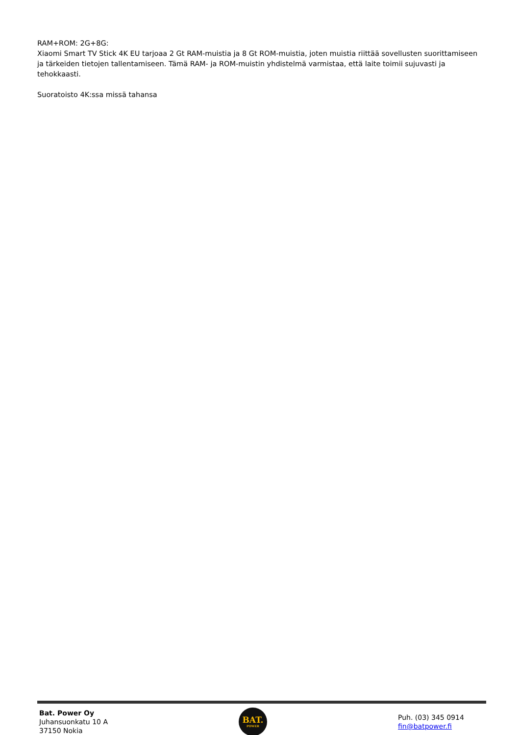RAM+ROM: 2G+8G:
Xiaomi Smart TV Stick 4K EU tarjoaa 2 Gt RAM-muistia ja 8 Gt ROM-muistia, joten muistia riittää sovellusten suorittamiseen ja tärkeiden tietojen tallentamiseen. Tämä RAM- ja ROM-muistin yhdistelmä varmistaa, että laite toimii sujuvasti ja tehokkaasti.
Suoratoisto 4K:ssa missä tahansa
Bat. Power Oy
Juhansuonkatu 10 A
37150 Nokia
BAT.
POWER
Puh. (03) 345 0914
fin@batpower.fi